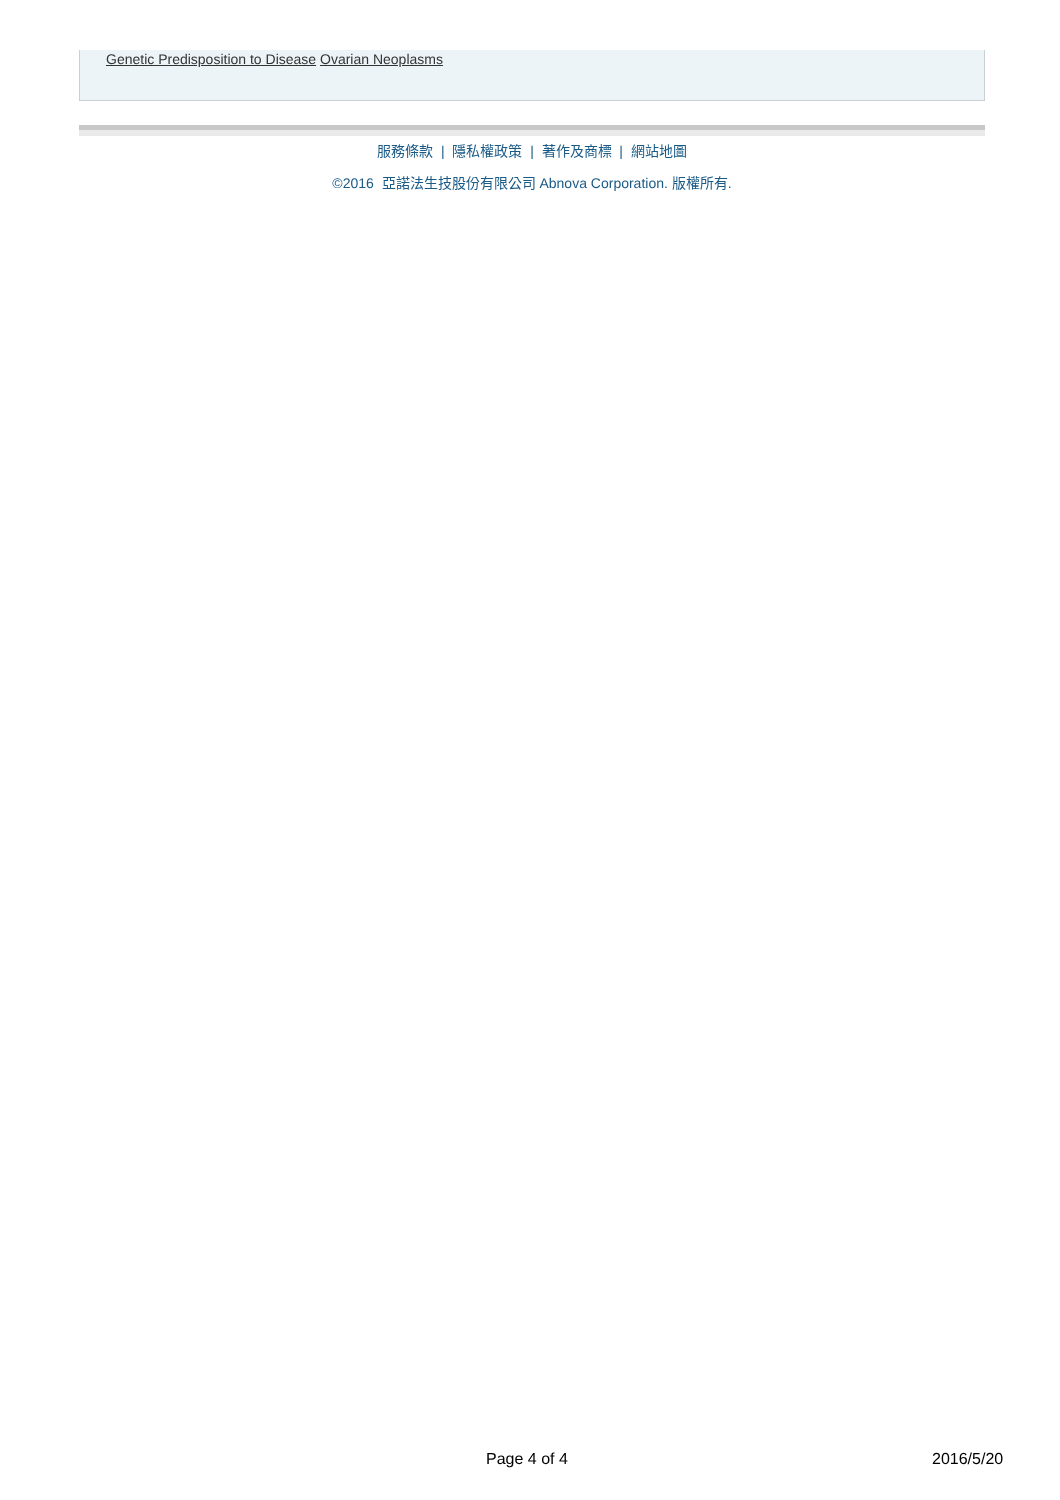Genetic Predisposition to Disease Ovarian Neoplasms
服務條款 | 隱私權政策 | 著作及商標 | 網站地圖
©2016 亞諾法生技股份有限公司 Abnova Corporation. 版權所有.
Page 4 of 4 2016/5/20